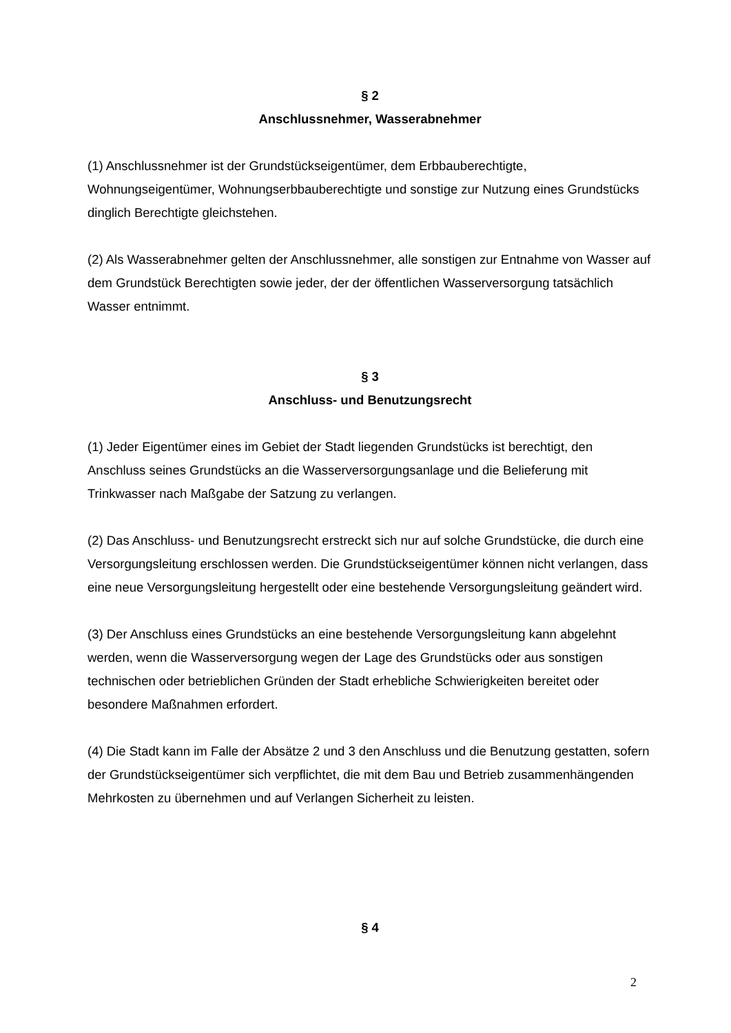§ 2
Anschlussnehmer, Wasserabnehmer
(1) Anschlussnehmer ist der Grundstückseigentümer, dem Erbbauberechtigte, Wohnungseigentümer, Wohnungserbbauberechtigte und sonstige zur Nutzung eines Grundstücks dinglich Berechtigte gleichstehen.
(2) Als Wasserabnehmer gelten der Anschlussnehmer, alle sonstigen zur Entnahme von Wasser auf dem Grundstück Berechtigten sowie jeder, der der öffentlichen Wasserversorgung tatsächlich Wasser entnimmt.
§ 3
Anschluss- und Benutzungsrecht
(1) Jeder Eigentümer eines im Gebiet der Stadt liegenden Grundstücks ist berechtigt, den Anschluss seines Grundstücks an die Wasserversorgungsanlage und die Belieferung mit Trinkwasser nach Maßgabe der Satzung zu verlangen.
(2) Das Anschluss- und Benutzungsrecht erstreckt sich nur auf solche Grundstücke, die durch eine Versorgungsleitung erschlossen werden. Die Grundstückseigentümer können nicht verlangen, dass eine neue Versorgungsleitung hergestellt oder eine bestehende Versorgungsleitung geändert wird.
(3) Der Anschluss eines Grundstücks an eine bestehende Versorgungsleitung kann abgelehnt werden, wenn die Wasserversorgung wegen der Lage des Grundstücks oder aus sonstigen technischen oder betrieblichen Gründen der Stadt erhebliche Schwierigkeiten bereitet oder besondere Maßnahmen erfordert.
(4) Die Stadt kann im Falle der Absätze 2 und 3 den Anschluss und die Benutzung gestatten, sofern der Grundstückseigentümer sich verpflichtet, die mit dem Bau und Betrieb zusammenhängenden Mehrkosten zu übernehmen und auf Verlangen Sicherheit zu leisten.
§ 4
2